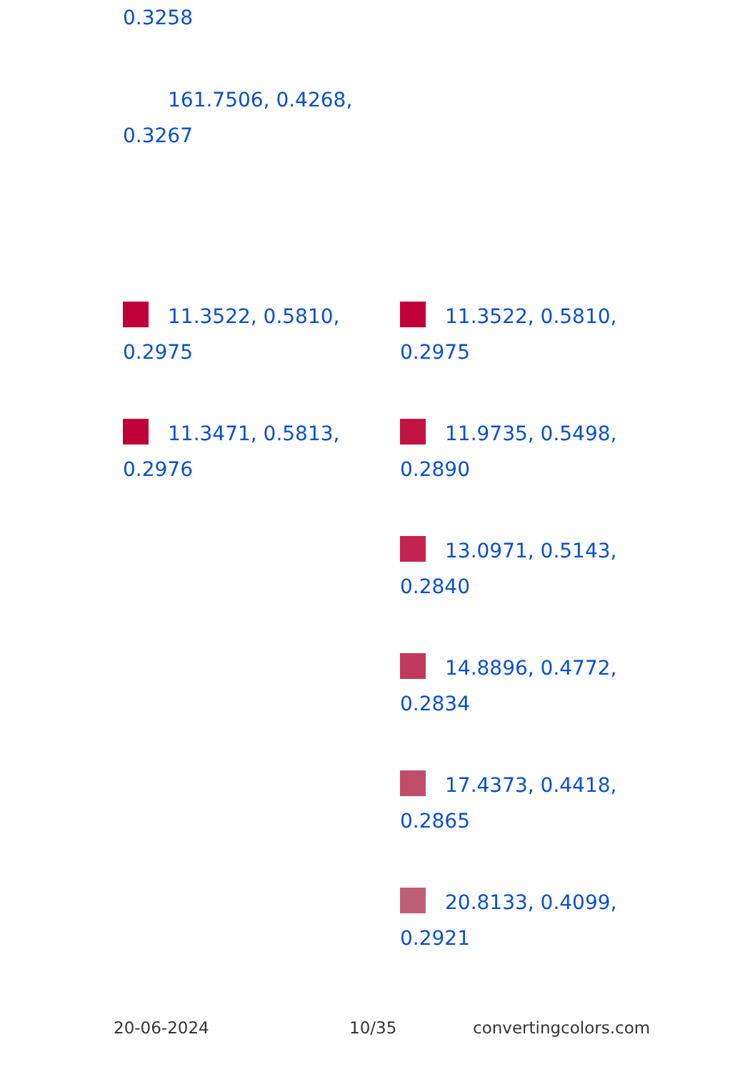0.3258
161.7506, 0.4268, 0.3267
11.3522, 0.5810, 0.2975
11.3471, 0.5813, 0.2976
11.3522, 0.5810, 0.2975
11.9735, 0.5498, 0.2890
13.0971, 0.5143, 0.2840
14.8896, 0.4772, 0.2834
17.4373, 0.4418, 0.2865
20.8133, 0.4099, 0.2921
20-06-2024 10/35 convertingcolors.com